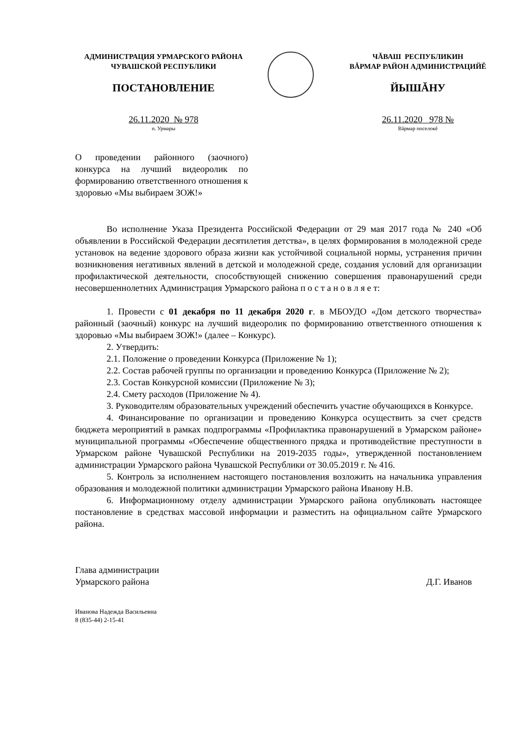АДМИНИСТРАЦИЯ УРМАРСКОГО РАЙОНА
ЧУВАШСКОЙ РЕСПУБЛИКИ
ПОСТАНОВЛЕНИЕ
26.11.2020 № 978
п. Урмары
ЧĂВАШ РЕСПУБЛИКИН
ВĂРМАР РАЙОН АДМИНИСТРАЦИЙĔ
ЙЫШĂНУ
26.11.2020 978 №
Вăрмар поселокĕ
О проведении районного (заочного) конкурса на лучший видеоролик по формированию ответственного от­ношения к здоровью «Мы выбираем ЗОЖ!»
Во исполнение Указа Президента Российской Федерации от 29 мая 2017 года № 240 «Об объявлении в Российской Федерации десятилетия детства», в целях формирования в молодежной среде установок на ведение здорового образа жизни как устойчивой социаль­ной нормы, устранения причин возникновения негативных явлений в детской и молодеж­ной среде, создания условий для организации профилактической деятельности, способ­ствующей снижению совершения правонарушений среди несовершеннолетних Админи­страция Урмарского района п о с т а н о в л я е т:
1. Провести с 01 декабря по 11 декабря 2020 г. в МБОУДО «Дом детского творче­ства» районный (заочный) конкурс на лучший видеоролик по формированию ответственно­го отношения к здоровью «Мы выбираем ЗОЖ!» (далее – Конкурс).
2. Утвердить:
2.1. Положение о проведении Конкурса (Приложение № 1);
2.2. Состав рабочей группы по организации и проведению Конкурса (Приложение № 2);
2.3. Состав Конкурсной комиссии (Приложение № 3);
2.4. Смету расходов (Приложение № 4).
3. Руководителям образовательных учреждений обеспечить участие обучающихся в Конкурсе.
4. Финансирование по организации и проведению Конкурса осуществить за счет средств бюджета мероприятий в рамках подпрограммы «Профилактика правонарушений в Урмарском районе» муниципальной программы «Обеспечение общественного прядка и противодействие преступности в Урмарском районе Чувашской Республики на 2019-2035 годы», утвержденной постановлением администрации Урмарского района Чувашской Рес­публики от 30.05.2019 г. № 416.
5. Контроль за исполнением настоящего постановления возложить на начальника управления образования и молодежной политики администрации Урмарского района Ива­нову Н.В.
6. Информационному отделу администрации Урмарского района опубликовать настоящее постановление в средствах массовой информации и разместить на официальном сайте Урмарского района.
Глава администрации
Урмарского района
Д.Г. Иванов
Иванова Надежда Васильевна
8 (835-44) 2-15-41